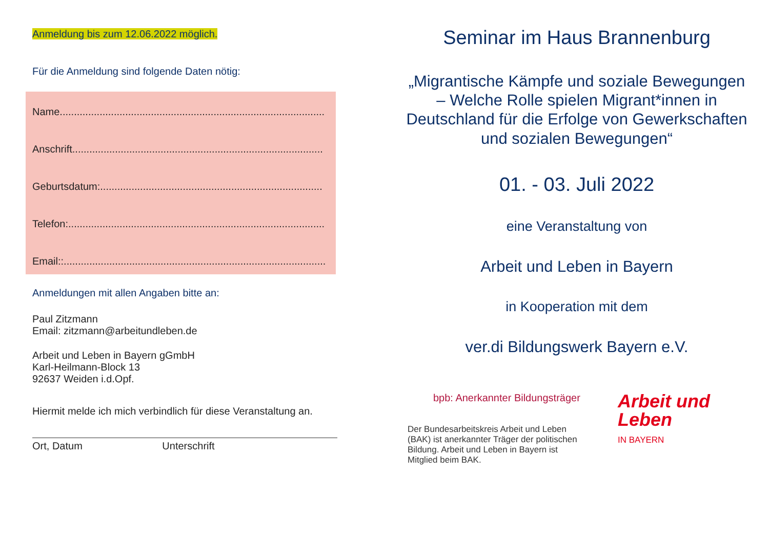Anmeldung bis zum 12.06.2022 möglich.
Für die Anmeldung sind folgende Daten nötig:
Name.............................................................................................
Anschrift........................................................................................
Geburtsdatum:..............................................................................
Telefon:..........................................................................................
Email::............................................................................................
Anmeldungen mit allen Angaben bitte an:
Paul Zitzmann
Email: zitzmann@arbeitundleben.de
Arbeit und Leben in Bayern gGmbH
Karl-Heilmann-Block 13
92637 Weiden i.d.Opf.
Hiermit melde ich mich verbindlich für diese Veranstaltung an.
Ort, Datum Unterschrift
Seminar im Haus Brannenburg
„Migrantische Kämpfe und soziale Bewegungen – Welche Rolle spielen Migrant*innen in Deutschland für die Erfolge von Gewerkschaften und sozialen Bewegungen“
01. - 03. Juli 2022
eine Veranstaltung von
Arbeit und Leben in Bayern
in Kooperation mit dem
ver.di Bildungswerk Bayern e.V.
bpb: Anerkannter Bildungsträger
Der Bundesarbeitskreis Arbeit und Leben (BAK) ist anerkannter Träger der politischen Bildung. Arbeit und Leben in Bayern ist Mitglied beim BAK.
Arbeit und
Leben
IN BAYERN